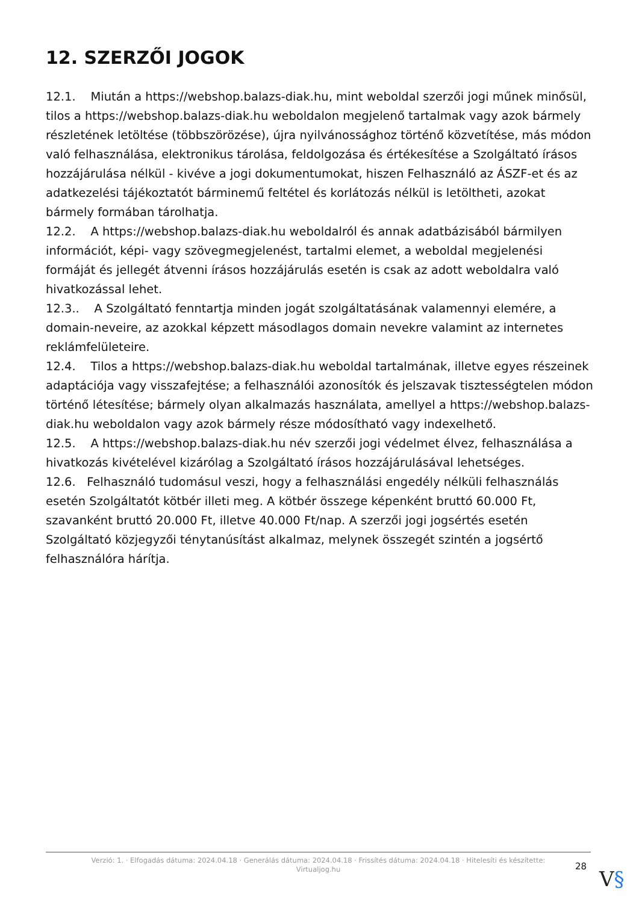12. SZERZŐI JOGOK
12.1. Miután a https://webshop.balazs-diak.hu, mint weboldal szerzői jogi műnek minősül, tilos a https://webshop.balazs-diak.hu weboldalon megjelenő tartalmak vagy azok bármely részletének letöltése (többszörözése), újra nyilvánossághoz történő közvetítése, más módon való felhasználása, elektronikus tárolása, feldolgozása és értékesítése a Szolgáltató írásos hozzájárulása nélkül - kivéve a jogi dokumentumokat, hiszen Felhasználó az ÁSZF-et és az adatkezelési tájékoztatót bárminemű feltétel és korlátozás nélkül is letöltheti, azokat bármely formában tárolhatja.
12.2. A https://webshop.balazs-diak.hu weboldalról és annak adatbázisából bármilyen információt, képi- vagy szövegmegjelenést, tartalmi elemet, a weboldal megjelenési formáját és jellegét átvenni írásos hozzájárulás esetén is csak az adott weboldalra való hivatkozással lehet.
12.3.. A Szolgáltató fenntartja minden jogát szolgáltatásának valamennyi elemére, a domain-neveire, az azokkal képzett másodlagos domain nevekre valamint az internetes reklámfelületeire.
12.4. Tilos a https://webshop.balazs-diak.hu weboldal tartalmának, illetve egyes részeinek adaptációja vagy visszafejtése; a felhasználói azonosítók és jelszavak tisztességtelen módon történő létesítése; bármely olyan alkalmazás használata, amellyel a https://webshop.balazs-diak.hu weboldalon vagy azok bármely része módosítható vagy indexelhető.
12.5. A https://webshop.balazs-diak.hu név szerzői jogi védelmet élvez, felhasználása a hivatkozás kivételével kizárólag a Szolgáltató írásos hozzájárulásával lehetséges.
12.6. Felhasználó tudomásul veszi, hogy a felhasználási engedély nélküli felhasználás esetén Szolgáltatót kötbér illeti meg. A kötbér összege képenként bruttó 60.000 Ft, szavanként bruttó 20.000 Ft, illetve 40.000 Ft/nap. A szerzői jogi jogsértés esetén Szolgáltató közjegyzői ténytanúsítást alkalmaz, melynek összegét szintén a jogsértő felhasználóra hárítja.
Verzió: 1. · Elfogadás dátuma: 2024.04.18 · Generálás dátuma: 2024.04.18 · Frissítés dátuma: 2024.04.18 · Hitelesíti és készítette:
Virtualjog.hu
28
V§